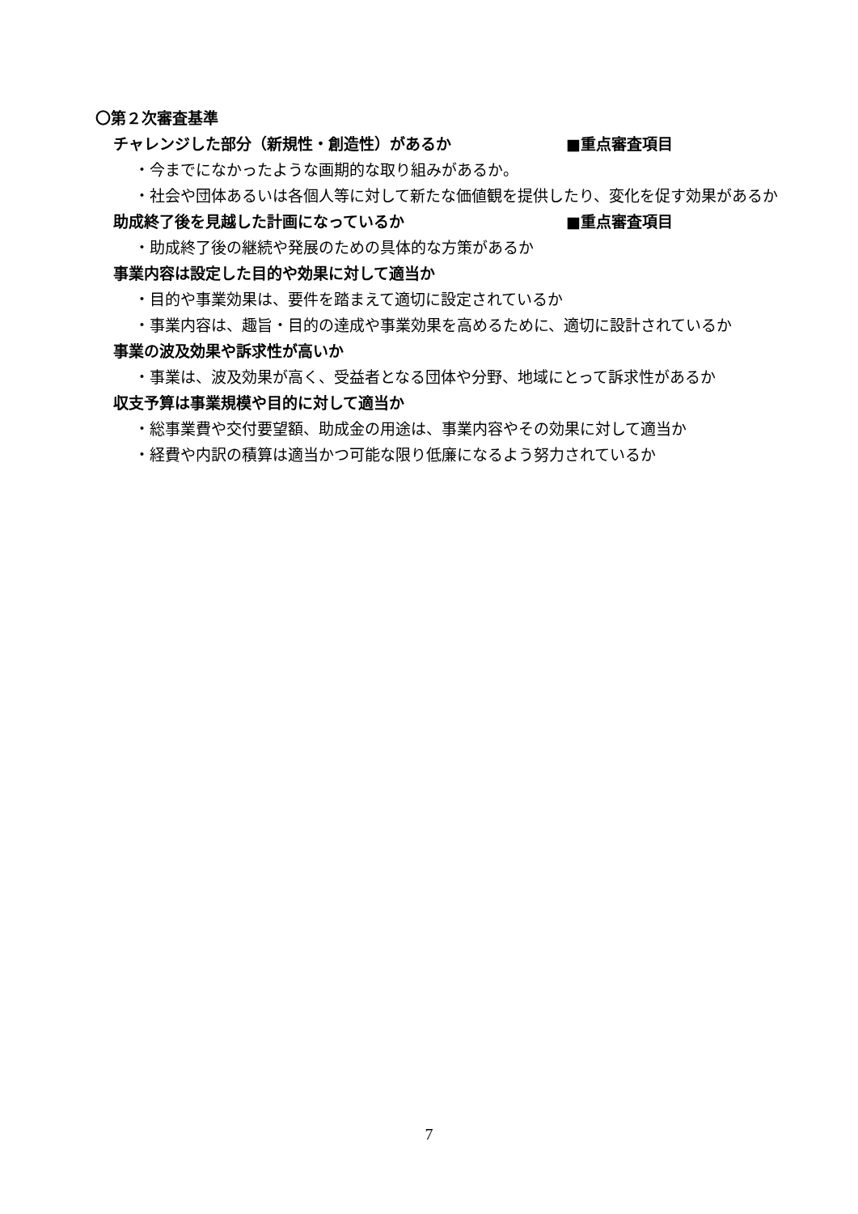〇第２次審査基準
チャレンジした部分（新規性・創造性）があるか ■重点審査項目
・今までになかったような画期的な取り組みがあるか。
・社会や団体あるいは各個人等に対して新たな価値観を提供したり、変化を促す効果があるか
助成終了後を見越した計画になっているか ■重点審査項目
・助成終了後の継続や発展のための具体的な方策があるか
事業内容は設定した目的や効果に対して適当か
・目的や事業効果は、要件を踏まえて適切に設定されているか
・事業内容は、趣旨・目的の達成や事業効果を高めるために、適切に設計されているか
事業の波及効果や訴求性が高いか
・事業は、波及効果が高く、受益者となる団体や分野、地域にとって訴求性があるか
収支予算は事業規模や目的に対して適当か
・総事業費や交付要望額、助成金の用途は、事業内容やその効果に対して適当か
・経費や内訳の積算は適当かつ可能な限り低廉になるよう努力されているか
7